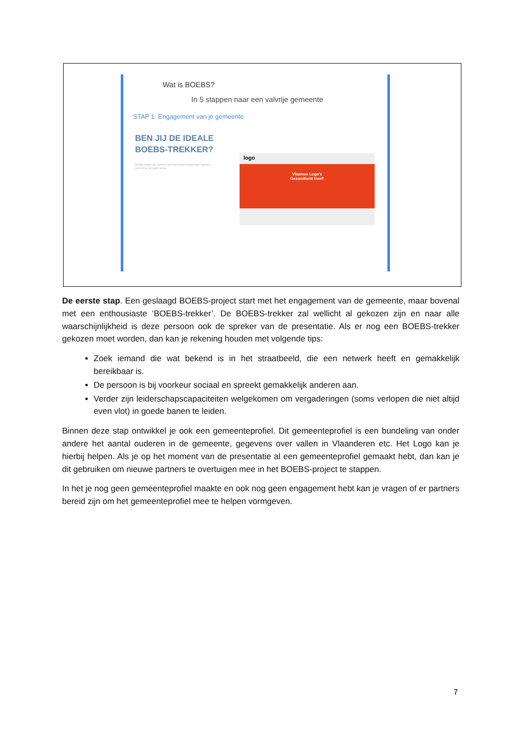Wat is BOEBS?
In 5 stappen naar een valvrije gemeente
STAP 1: Engagement van je gemeente
BEN JIJ DE IDEALE
BOEBS-TREKKER?
BOEBS-trekker zijn, behoort niet tot de exacte wetenschap. Iedereen doet het op zijn eigen manier.
logo
Vlaamse Logo's
Gezondheid troef!
De eerste stap. Een geslaagd BOEBS-project start met het engagement van de gemeente, maar bovenal met een enthousiaste ‘BOEBS-trekker’. De BOEBS-trekker zal wellicht al gekozen zijn en naar alle waarschijnlijkheid is deze persoon ook de spreker van de presentatie. Als er nog een BOEBS-trekker gekozen moet worden, dan kan je rekening houden met volgende tips:
Zoek iemand die wat bekend is in het straatbeeld, die een netwerk heeft en gemakkelijk bereikbaar is.
De persoon is bij voorkeur sociaal en spreekt gemakkelijk anderen aan.
Verder zijn leiderschapscapaciteiten welgekomen om vergaderingen (soms verlopen die niet altijd even vlot) in goede banen te leiden.
Binnen deze stap ontwikkel je ook een gemeenteprofiel. Dit gemeenteprofiel is een bundeling van onder andere het aantal ouderen in de gemeente, gegevens over vallen in Vlaanderen etc. Het Logo kan je hierbij helpen. Als je op het moment van de presentatie al een gemeenteprofiel gemaakt hebt, dan kan je dit gebruiken om nieuwe partners te overtuigen mee in het BOEBS-project te stappen.
In het je nog geen gemeenteprofiel maakte en ook nog geen engagement hebt kan je vragen of er partners bereid zijn om het gemeenteprofiel mee te helpen vormgeven.
7